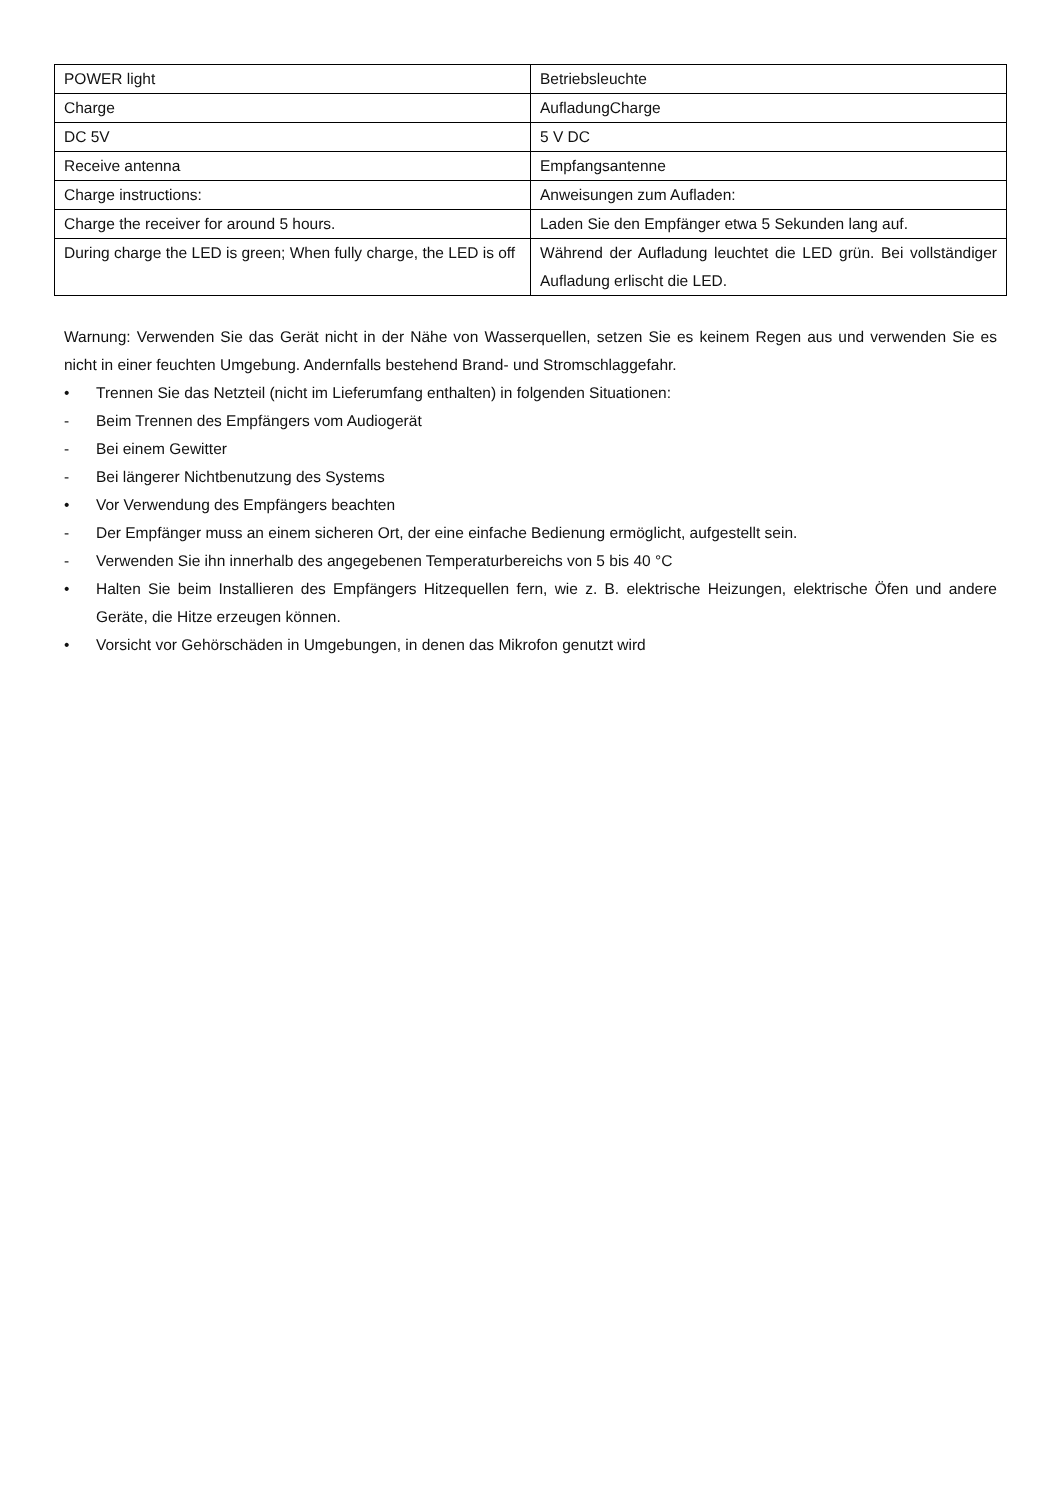| POWER light | Betriebsleuchte |
| Charge | AufladungCharge |
| DC 5V | 5 V DC |
| Receive antenna | Empfangsantenne |
| Charge instructions: | Anweisungen zum Aufladen: |
| Charge the receiver for around 5 hours. | Laden Sie den Empfänger etwa 5 Sekunden lang auf. |
| During charge the LED is green; When fully charge, the LED is off | Während der Aufladung leuchtet die LED grün. Bei vollständiger Aufladung erlischt die LED. |
Warnung: Verwenden Sie das Gerät nicht in der Nähe von Wasserquellen, setzen Sie es keinem Regen aus und verwenden Sie es nicht in einer feuchten Umgebung. Andernfalls bestehend Brand- und Stromschlaggefahr.
• Trennen Sie das Netzteil (nicht im Lieferumfang enthalten) in folgenden Situationen:
- Beim Trennen des Empfängers vom Audiogerät
- Bei einem Gewitter
- Bei längerer Nichtbenutzung des Systems
• Vor Verwendung des Empfängers beachten
- Der Empfänger muss an einem sicheren Ort, der eine einfache Bedienung ermöglicht, aufgestellt sein.
- Verwenden Sie ihn innerhalb des angegebenen Temperaturbereichs von 5 bis 40 °C
• Halten Sie beim Installieren des Empfängers Hitzequellen fern, wie z. B. elektrische Heizungen, elektrische Öfen und andere Geräte, die Hitze erzeugen können.
• Vorsicht vor Gehörschäden in Umgebungen, in denen das Mikrofon genutzt wird